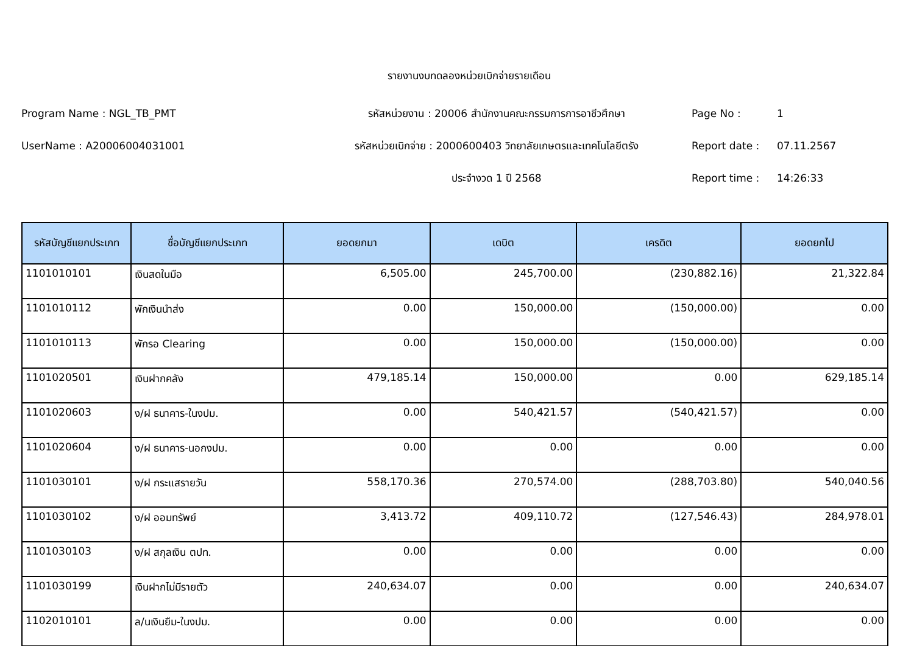รายงานงบทดลองหน่วยเบิกจ่ายรายเดือน
Program Name : NGL_TB_PMT
รหัสหน่วยงาน : 20006 สำนักงานคณะกรรมการการอาชีวศึกษา
Page No :
1
UserName : A20006004031001
รหัสหน่วยเบิกจ่าย : 2000600403 วิทยาลัยเกษตรและเทคโนโลยีตรัง
Report date :
07.11.2567
ประจำงวด 1 ปี 2568
Report time :
14:26:33
| รหัสบัญชีแยกประเภท | ชื่อบัญชีแยกประเภท | ยอดยกมา | เดบิต | เครดิต | ยอดยกไป |
| --- | --- | --- | --- | --- | --- |
| 1101010101 | เงินสดในมือ | 6,505.00 | 245,700.00 | (230,882.16) | 21,322.84 |
| 1101010112 | พักเงินนำส่ง | 0.00 | 150,000.00 | (150,000.00) | 0.00 |
| 1101010113 | พักรอ Clearing | 0.00 | 150,000.00 | (150,000.00) | 0.00 |
| 1101020501 | เงินฝากคลัง | 479,185.14 | 150,000.00 | 0.00 | 629,185.14 |
| 1101020603 | ง/ฝ ธนาคาร-ในงปม. | 0.00 | 540,421.57 | (540,421.57) | 0.00 |
| 1101020604 | ง/ฝ ธนาคาร-นอกงปม. | 0.00 | 0.00 | 0.00 | 0.00 |
| 1101030101 | ง/ฝ กระแสรายวัน | 558,170.36 | 270,574.00 | (288,703.80) | 540,040.56 |
| 1101030102 | ง/ฝ ออมทรัพย์ | 3,413.72 | 409,110.72 | (127,546.43) | 284,978.01 |
| 1101030103 | ง/ฝ สกุลเงิน ตปท. | 0.00 | 0.00 | 0.00 | 0.00 |
| 1101030199 | เงินฝากไม่มีรายตัว | 240,634.07 | 0.00 | 0.00 | 240,634.07 |
| 1102010101 | ล/นเงินยืม-ในงปม. | 0.00 | 0.00 | 0.00 | 0.00 |